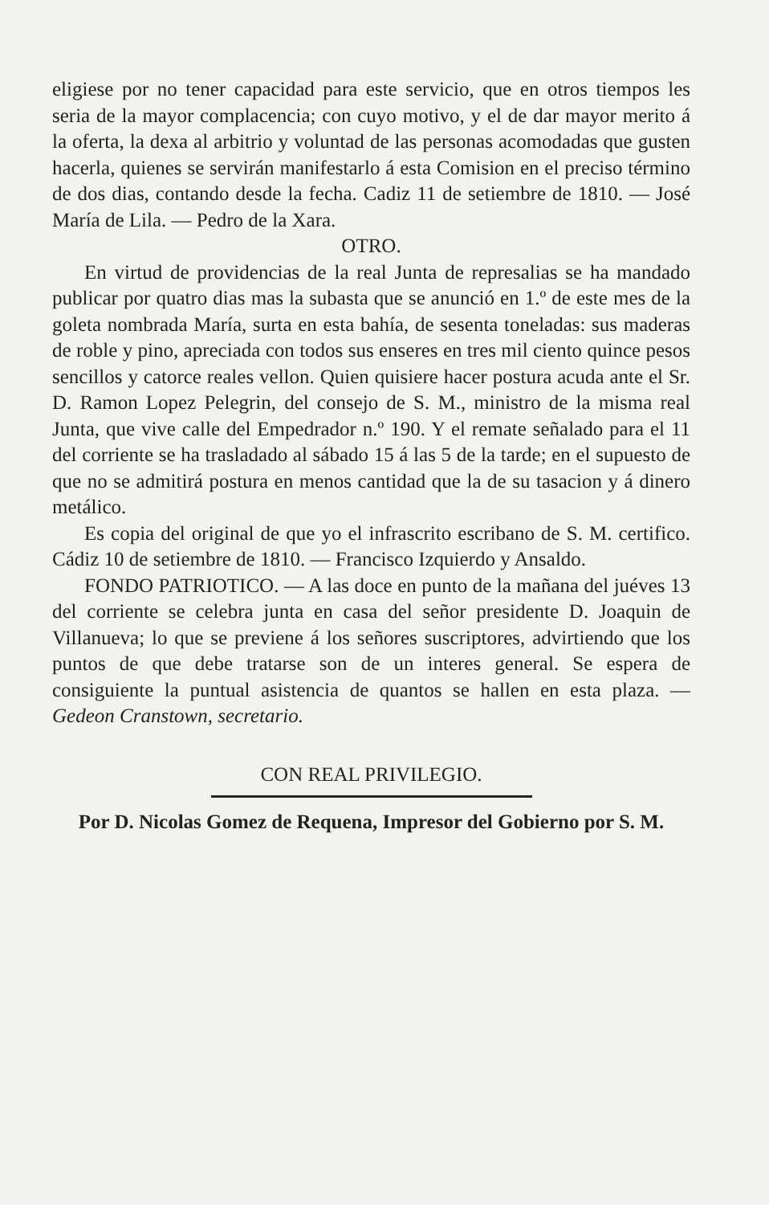eligiese por no tener capacidad para este servicio, que en otros tiempos les seria de la mayor complacencia; con cuyo motivo, y el de dar mayor merito á la oferta, la dexa al arbitrio y voluntad de las personas acomodadas que gusten hacerla, quienes se servirán manifestarlo á esta Comision en el preciso término de dos dias, contando desde la fecha. Cadiz 11 de setiembre de 1810. — José María de Lila. — Pedro de la Xara.
OTRO.
En virtud de providencias de la real Junta de represalias se ha mandado publicar por quatro dias mas la subasta que se anunció en 1.º de este mes de la goleta nombrada María, surta en esta bahía, de sesenta toneladas: sus maderas de roble y pino, apreciada con todos sus enseres en tres mil ciento quince pesos sencillos y catorce reales vellon. Quien quisiere hacer postura acuda ante el Sr. D. Ramon Lopez Pelegrin, del consejo de S. M., ministro de la misma real Junta, que vive calle del Empedrador n.º 190. Y el remate señalado para el 11 del corriente se ha trasladado al sábado 15 á las 5 de la tarde; en el supuesto de que no se admitirá postura en menos cantidad que la de su tasacion y á dinero metálico.
Es copia del original de que yo el infrascrito escribano de S. M. certifico. Cádiz 10 de setiembre de 1810. — Francisco Izquierdo y Ansaldo.
FONDO PATRIOTICO. — A las doce en punto de la mañana del juéves 13 del corriente se celebra junta en casa del señor presidente D. Joaquin de Villanueva; lo que se previene á los señores suscriptores, advirtiendo que los puntos de que debe tratarse son de un interes general. Se espera de consiguiente la puntual asistencia de quantos se hallen en esta plaza. — Gedeon Cranstown, secretario.
CON REAL PRIVILEGIO.
Por D. Nicolas Gomez de Requena, Impresor del Gobierno por S. M.